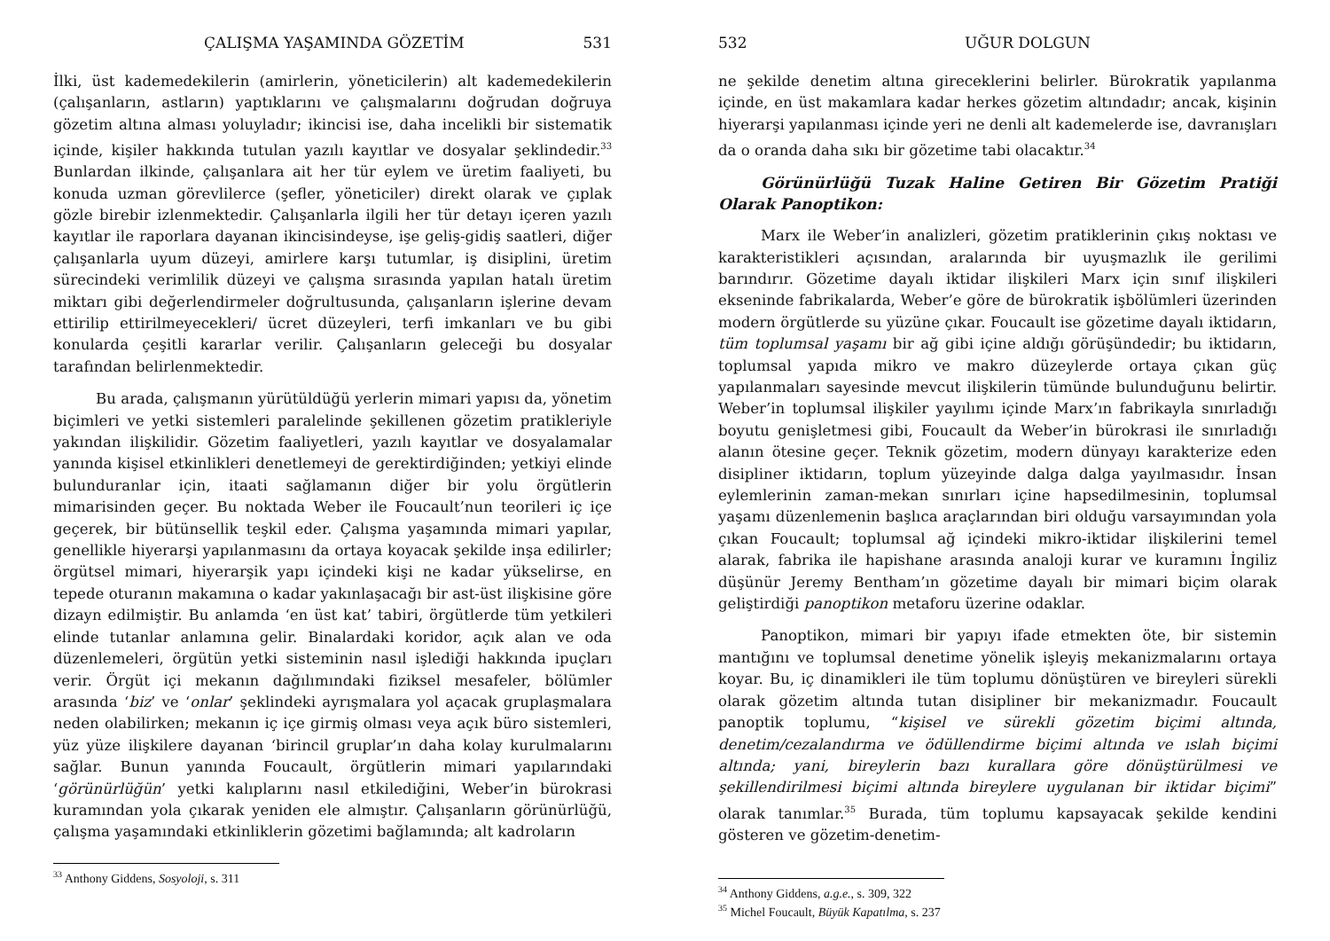ÇALIŞMA YAŞAMINDA GÖZETİM 531
İlki, üst kademedekilerin (amirlerin, yöneticilerin) alt kademedekilerin (çalışanların, astların) yaptıklarını ve çalışmalarını doğrudan doğruya gözetim altına alması yoluyladır; ikincisi ise, daha incelikli bir sistematik içinde, kişiler hakkında tutulan yazılı kayıtlar ve dosyalar şeklindedir.<sup>33</sup> Bunlardan ilkinde, çalışanlara ait her tür eylem ve üretim faaliyeti, bu konuda uzman görevlilerce (şefler, yöneticiler) direkt olarak ve çıplak gözle birebir izlenmektedir. Çalışanlarla ilgili her tür detayı içeren yazılı kayıtlar ile raporlara dayanan ikincisindeyse, işe geliş-gidiş saatleri, diğer çalışanlarla uyum düzeyi, amirlere karşı tutumlar, iş disiplini, üretim sürecindeki verimlilik düzeyi ve çalışma sırasında yapılan hatalı üretim miktarı gibi değerlendirmeler doğrultusunda, çalışanların işlerine devam ettirilip ettirilmeyecekleri/ ücret düzeyleri, terfi imkanları ve bu gibi konularda çeşitli kararlar verilir. Çalışanların geleceği bu dosyalar tarafından belirlenmektedir.
Bu arada, çalışmanın yürütüldüğü yerlerin mimari yapısı da, yönetim biçimleri ve yetki sistemleri paralelinde şekillenen gözetim pratikleriyle yakından ilişkilidir. Gözetim faaliyetleri, yazılı kayıtlar ve dosyalamalar yanında kişisel etkinlikleri denetlemeyi de gerektirdiğinden; yetkiyi elinde bulunduranlar için, itaati sağlamanın diğer bir yolu örgütlerin mimarisinden geçer. Bu noktada Weber ile Foucault’nun teorileri iç içe geçerek, bir bütünsellik teşkil eder. Çalışma yaşamında mimari yapılar, genellikle hiyerarşi yapılanmasını da ortaya koyacak şekilde inşa edilirler; örgütsel mimari, hiyerarşik yapı içindeki kişi ne kadar yükselirse, en tepede oturanın makamına o kadar yakınlaşacağı bir ast-üst ilişkisine göre dizayn edilmiştir. Bu anlamda ‘en üst kat’ tabiri, örgütlerde tüm yetkileri elinde tutanlar anlamına gelir. Binalardaki koridor, açık alan ve oda düzenlemeleri, örgütün yetki sisteminin nasıl işlediği hakkında ipuçları verir. Örgüt içi mekanın dağılımındaki fiziksel mesafeler, bölümler arasında ‘biz’ ve ‘onlar’ şeklindeki ayrışmalara yol açacak gruplaşmalara neden olabilirken; mekanın iç içe girmiş olması veya açık büro sistemleri, yüz yüze ilişkilere dayanan ‘birincil gruplar’ın daha kolay kurulmalarını sağlar. Bunun yanında Foucault, örgütlerin mimari yapılarındaki ‘görünürlüğün’ yetki kalıplarını nasıl etkilediğini, Weber’in bürokrasi kuramından yola çıkarak yeniden ele almıştır. Çalışanların görünürlüğü, çalışma yaşamındaki etkinliklerin gözetimi bağlamında; alt kadroların
<sup>33</sup> Anthony Giddens, Sosyoloji, s. 311
532 UĞUR DOLGUN
ne şekilde denetim altına gireceklerini belirler. Bürokratik yapılanma içinde, en üst makamlara kadar herkes gözetim altındadır; ancak, kişinin hiyerarşi yapılanması içinde yeri ne denli alt kademelerde ise, davranışları da o oranda daha sıkı bir gözetime tabi olacaktır.<sup>34</sup>
Görünürlüğü Tuzak Haline Getiren Bir Gözetim Pratiği Olarak Panoptikon:
Marx ile Weber’in analizleri, gözetim pratiklerinin çıkış noktası ve karakteristikleri açısından, aralarında bir uyuşmazlık ile gerilimi barındırır. Gözetime dayalı iktidar ilişkileri Marx için sınıf ilişkileri ekseninde fabrikalarda, Weber’e göre de bürokratik işbölümleri üzerinden modern örgütlerde su yüzüne çıkar. Foucault ise gözetime dayalı iktidarın, tüm toplumsal yaşamı bir ağ gibi içine aldığı görüşündedir; bu iktidarın, toplumsal yapıda mikro ve makro düzeylerde ortaya çıkan güç yapılanmaları sayesinde mevcut ilişkilerin tümünde bulunduğunu belirtir. Weber’in toplumsal ilişkiler yayılımı içinde Marx’ın fabrikayla sınırladığı boyutu genişletmesi gibi, Foucault da Weber’in bürokrasi ile sınırladığı alanın ötesine geçer. Teknik gözetim, modern dünyayı karakterize eden disipliner iktidarın, toplum yüzeyinde dalga dalga yayılmasıdır. İnsan eylemlerinin zaman-mekan sınırları içine hapsedilmesinin, toplumsal yaşamı düzenlemenin başlıca araçlarından biri olduğu varsayımından yola çıkan Foucault; toplumsal ağ içindeki mikro-iktidar ilişkilerini temel alarak, fabrika ile hapishane arasında analoji kurar ve kuramını İngiliz düşünür Jeremy Bentham’ın gözetime dayalı bir mimari biçim olarak geliştirdiği panoptikon metaforu üzerine odaklar.
Panoptikon, mimari bir yapıyı ifade etmekten öte, bir sistemin mantığını ve toplumsal denetime yönelik işleyiş mekanizmalarını ortaya koyar. Bu, iç dinamikleri ile tüm toplumu dönüştüren ve bireyleri sürekli olarak gözetim altında tutan disipliner bir mekanizmadır. Foucault panoptik toplumu, “kişisel ve sürekli gözetim biçimi altında, denetim/cezalandırma ve ödüllendirme biçimi altında ve ıslah biçimi altında; yani, bireylerin bazı kurallara göre dönüştürülmesi ve şekillendirilmesi biçimi altında bireylere uygulanan bir iktidar biçimi” olarak tanımlar.<sup>35</sup> Burada, tüm toplumu kapsayacak şekilde kendini gösteren ve gözetim-denetim-
<sup>34</sup> Anthony Giddens, a.g.e., s. 309, 322
<sup>35</sup> Michel Foucault, Büyük Kapatılma, s. 237